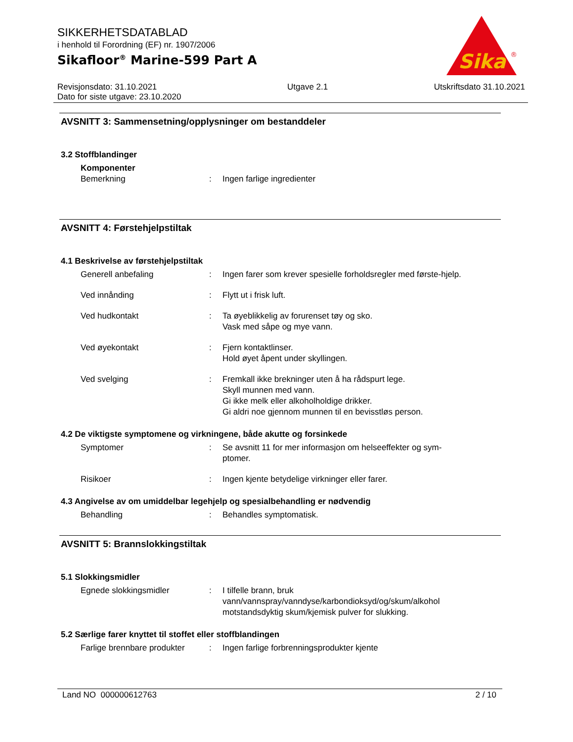SIKKERHETSDATABLAD
i henhold til Forordning (EF) nr. 1907/2006
Sikafloor<sup>®</sup> Marine-599 Part A
Revisjonsdato: 31.10.2021
Dato for siste utgave: 23.10.2020
Utgave 2.1 Utskriftsdato 31.10.2021
Sika
®
AVSNITT 3: Sammensetning/opplysninger om bestanddeler
3.2 Stoffblandinger
Komponenter
Bemerkning : Ingen farlige ingredienter
AVSNITT 4: Førstehjelpstiltak
4.1 Beskrivelse av førstehjelpstiltak
Generell anbefaling : Ingen farer som krever spesielle forholdsregler med første-hjelp.
Ved innånding : Flytt ut i frisk luft.
Ved hudkontakt : Ta øyeblikkelig av forurenset tøy og sko.
Vask med såpe og mye vann.
Ved øyekontakt : Fjern kontaktlinser.
Hold øyet åpent under skyllingen.
Ved svelging : Fremkall ikke brekninger uten å ha rådspurt lege.
Skyll munnen med vann.
Gi ikke melk eller alkoholholdige drikker.
Gi aldri noe gjennom munnen til en bevisstløs person.
4.2 De viktigste symptomene og virkningene, både akutte og forsinkede
Symptomer : Se avsnitt 11 for mer informasjon om helseeffekter og sym-ptomer.
Risikoer : Ingen kjente betydelige virkninger eller farer.
4.3 Angivelse av om umiddelbar legehjelp og spesialbehandling er nødvendig
Behandling : Behandles symptomatisk.
AVSNITT 5: Brannslokkingstiltak
5.1 Slokkingsmidler
Egnede slokkingsmidler : I tilfelle brann, bruk vann/vannspray/vanndyse/karbondioksyd/og/skum/alkohol motstandsdyktig skum/kjemisk pulver for slukking.
5.2 Særlige farer knyttet til stoffet eller stoffblandingen
Farlige brennbare produkter
: Ingen farlige forbrenningsprodukter kjente
Land NO 000000612763 2 / 10